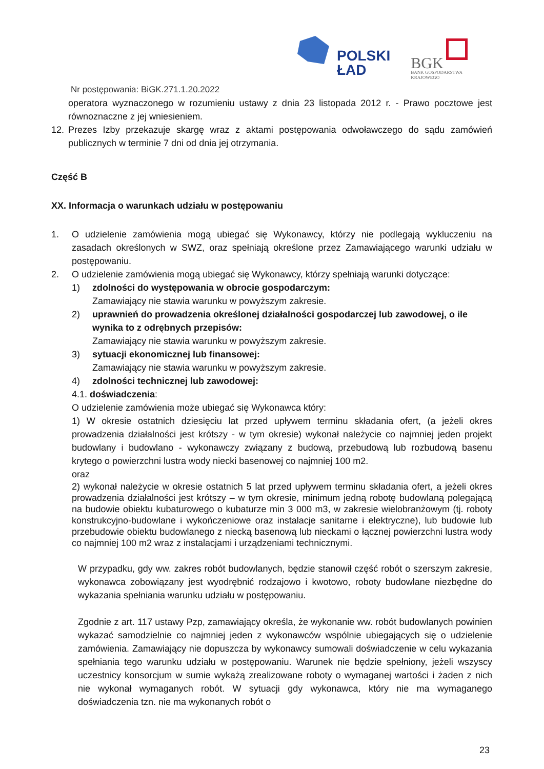POLSKI
ŁAD
BGK
BANK GOSPODARSTWA
KRAJOWEGO
Nr postępowania: BiGK.271.1.20.2022
operatora wyznaczonego w rozumieniu ustawy z dnia 23 listopada 2012 r. - Prawo pocztowe jest równoznaczne z jej wniesieniem.
12. Prezes Izby przekazuje skargę wraz z aktami postępowania odwoławczego do sądu zamówień publicznych w terminie 7 dni od dnia jej otrzymania.
Część B
XX. Informacja o warunkach udziału w postępowaniu
1. O udzielenie zamówienia mogą ubiegać się Wykonawcy, którzy nie podlegają wykluczeniu na zasadach określonych w SWZ, oraz spełniają określone przez Zamawiającego warunki udziału w postępowaniu.
2. O udzielenie zamówienia mogą ubiegać się Wykonawcy, którzy spełniają warunki dotyczące:
1) zdolności do występowania w obrocie gospodarczym:
Zamawiający nie stawia warunku w powyższym zakresie.
2) uprawnień do prowadzenia określonej działalności gospodarczej lub zawodowej, o ile wynika to z odrębnych przepisów:
Zamawiający nie stawia warunku w powyższym zakresie.
3) sytuacji ekonomicznej lub finansowej:
Zamawiający nie stawia warunku w powyższym zakresie.
4) zdolności technicznej lub zawodowej:
4.1. doświadczenia:
O udzielenie zamówienia może ubiegać się Wykonawca który:
1) W okresie ostatnich dziesięciu lat przed upływem terminu składania ofert, (a jeżeli okres prowadzenia działalności jest krótszy - w tym okresie) wykonał należycie co najmniej jeden projekt budowlany i budowlano - wykonawczy związany z budową, przebudową lub rozbudową basenu krytego o powierzchni lustra wody niecki basenowej co najmniej 100 m2.
oraz
2) wykonał należycie w okresie ostatnich 5 lat przed upływem terminu składania ofert, a jeżeli okres prowadzenia działalności jest krótszy – w tym okresie, minimum jedną robotę budowlaną polegającą na budowie obiektu kubaturowego o kubaturze min 3 000 m3, w zakresie wielobranżowym (tj. roboty konstrukcyjno-budowlane i wykończeniowe oraz instalacje sanitarne i elektryczne), lub budowie lub przebudowie obiektu budowlanego z niecką basenową lub nieckami o łącznej powierzchni lustra wody co najmniej 100 m2 wraz z instalacjami i urządzeniami technicznymi.
W przypadku, gdy ww. zakres robót budowlanych, będzie stanowił część robót o szerszym zakresie, wykonawca zobowiązany jest wyodrębnić rodzajowo i kwotowo, roboty budowlane niezbędne do wykazania spełniania warunku udziału w postępowaniu.
Zgodnie z art. 117 ustawy Pzp, zamawiający określa, że wykonanie ww. robót budowlanych powinien wykazać samodzielnie co najmniej jeden z wykonawców wspólnie ubiegających się o udzielenie zamówienia. Zamawiający nie dopuszcza by wykonawcy sumowali doświadczenie w celu wykazania spełniania tego warunku udziału w postępowaniu. Warunek nie będzie spełniony, jeżeli wszyscy uczestnicy konsorcjum w sumie wykażą zrealizowane roboty o wymaganej wartości i żaden z nich nie wykonał wymaganych robót. W sytuacji gdy wykonawca, który nie ma wymaganego doświadczenia tzn. nie ma wykonanych robót o
23